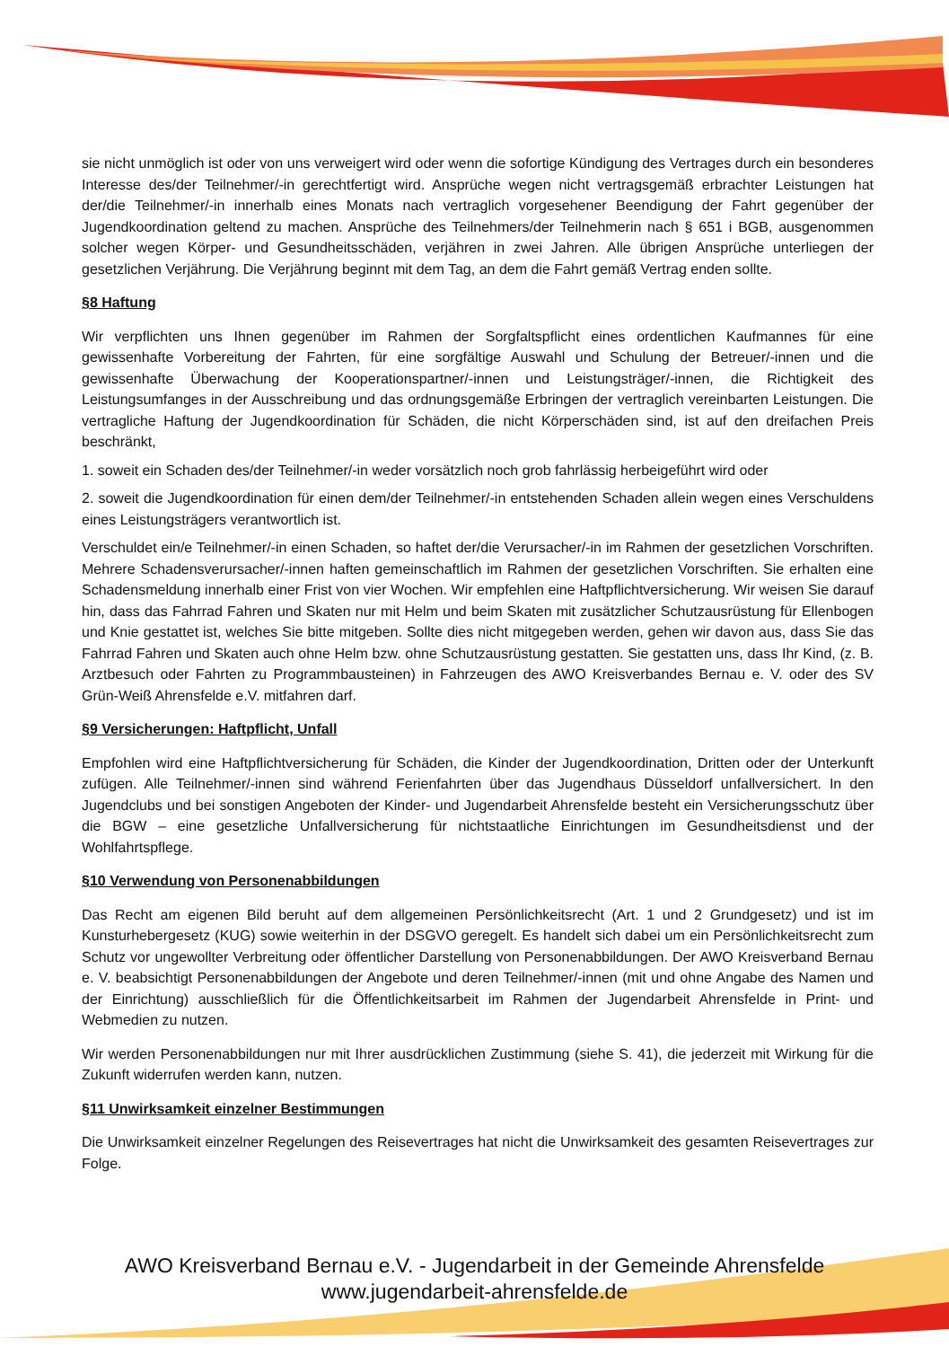sie nicht unmöglich ist oder von uns verweigert wird oder wenn die sofortige Kündigung des Vertrages durch ein besonderes Interesse des/der Teilnehmer/-in gerechtfertigt wird. Ansprüche wegen nicht vertragsgemäß erbrachter Leistungen hat der/die Teilnehmer/-in innerhalb eines Monats nach vertraglich vorgesehener Beendigung der Fahrt gegenüber der Jugendkoordination geltend zu machen. Ansprüche des Teilnehmers/der Teilnehmerin nach § 651 i BGB, ausgenommen solcher wegen Körper- und Gesundheitsschäden, verjähren in zwei Jahren. Alle übrigen Ansprüche unterliegen der gesetzlichen Verjährung. Die Verjährung beginnt mit dem Tag, an dem die Fahrt gemäß Vertrag enden sollte.
§8 Haftung
Wir verpflichten uns Ihnen gegenüber im Rahmen der Sorgfaltspflicht eines ordentlichen Kaufmannes für eine gewissenhafte Vorbereitung der Fahrten, für eine sorgfältige Auswahl und Schulung der Betreuer/-innen und die gewissenhafte Überwachung der Kooperationspartner/-innen und Leistungsträger/-innen, die Richtigkeit des Leistungsumfanges in der Ausschreibung und das ordnungsgemäße Erbringen der vertraglich vereinbarten Leistungen. Die vertragliche Haftung der Jugendkoordination für Schäden, die nicht Körperschäden sind, ist auf den dreifachen Preis beschränkt,
1. soweit ein Schaden des/der Teilnehmer/-in weder vorsätzlich noch grob fahrlässig herbeigeführt wird oder
2. soweit die Jugendkoordination für einen dem/der Teilnehmer/-in entstehenden Schaden allein wegen eines Verschuldens eines Leistungsträgers verantwortlich ist.
Verschuldet ein/e Teilnehmer/-in einen Schaden, so haftet der/die Verursacher/-in im Rahmen der gesetzlichen Vorschriften. Mehrere Schadensverursacher/-innen haften gemeinschaftlich im Rahmen der gesetzlichen Vorschriften. Sie erhalten eine Schadensmeldung innerhalb einer Frist von vier Wochen. Wir empfehlen eine Haftpflichtversicherung. Wir weisen Sie darauf hin, dass das Fahrrad Fahren und Skaten nur mit Helm und beim Skaten mit zusätzlicher Schutzausrüstung für Ellenbogen und Knie gestattet ist, welches Sie bitte mitgeben. Sollte dies nicht mitgegeben werden, gehen wir davon aus, dass Sie das Fahrrad Fahren und Skaten auch ohne Helm bzw. ohne Schutzausrüstung gestatten. Sie gestatten uns, dass Ihr Kind, (z. B. Arztbesuch oder Fahrten zu Programmbausteinen) in Fahrzeugen des AWO Kreisverbandes Bernau e. V. oder des SV Grün-Weiß Ahrensfelde e.V. mitfahren darf.
§9 Versicherungen: Haftpflicht, Unfall
Empfohlen wird eine Haftpflichtversicherung für Schäden, die Kinder der Jugendkoordination, Dritten oder der Unterkunft zufügen. Alle Teilnehmer/-innen sind während Ferienfahrten über das Jugendhaus Düsseldorf unfallversichert. In den Jugendclubs und bei sonstigen Angeboten der Kinder- und Jugendarbeit Ahrensfelde besteht ein Versicherungsschutz über die BGW – eine gesetzliche Unfallversicherung für nichtstaatliche Einrichtungen im Gesundheitsdienst und der Wohlfahrtspflege.
§10 Verwendung von Personenabbildungen
Das Recht am eigenen Bild beruht auf dem allgemeinen Persönlichkeitsrecht (Art. 1 und 2 Grundgesetz) und ist im Kunsturhebergesetz (KUG) sowie weiterhin in der DSGVO geregelt. Es handelt sich dabei um ein Persönlichkeitsrecht zum Schutz vor ungewollter Verbreitung oder öffentlicher Darstellung von Personenabbildungen. Der AWO Kreisverband Bernau e. V. beabsichtigt Personenabbildungen der Angebote und deren Teilnehmer/-innen (mit und ohne Angabe des Namen und der Einrichtung) ausschließlich für die Öffentlichkeitsarbeit im Rahmen der Jugendarbeit Ahrensfelde in Print- und Webmedien zu nutzen.
Wir werden Personenabbildungen nur mit Ihrer ausdrücklichen Zustimmung (siehe S. 41), die jederzeit mit Wirkung für die Zukunft widerrufen werden kann, nutzen.
§11 Unwirksamkeit einzelner Bestimmungen
Die Unwirksamkeit einzelner Regelungen des Reisevertrages hat nicht die Unwirksamkeit des gesamten Reisevertrages zur Folge.
AWO Kreisverband Bernau e.V. - Jugendarbeit in der Gemeinde Ahrensfelde
www.jugendarbeit-ahrensfelde.de